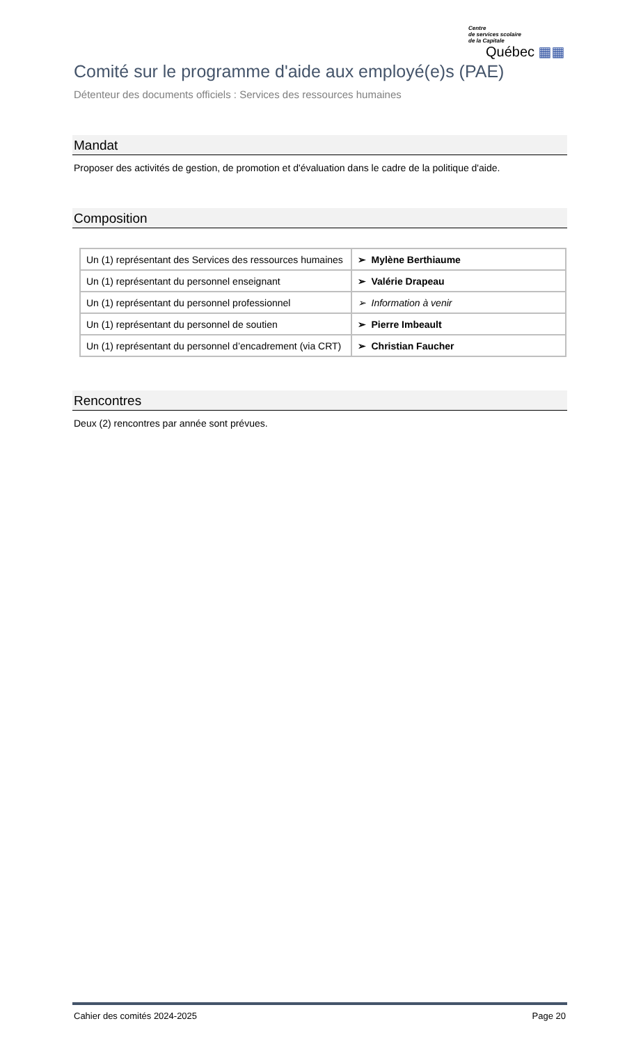Centre
de services scolaire
de la Capitale
Québec ▦▦
Comité sur le programme d'aide aux employé(e)s (PAE)
Détenteur des documents officiels : Services des ressources humaines
Mandat
Proposer des activités de gestion, de promotion et d'évaluation dans le cadre de la politique d'aide.
Composition
| Un (1) représentant des Services des ressources humaines | ➢ Mylène Berthiaume |
| Un (1) représentant du personnel enseignant | ➢ Valérie Drapeau |
| Un (1) représentant du personnel professionnel | ➢ Information à venir |
| Un (1) représentant du personnel de soutien | ➢ Pierre Imbeault |
| Un (1) représentant du personnel d’encadrement (via CRT) | ➢ Christian Faucher |
Rencontres
Deux (2) rencontres par année sont prévues.
Cahier des comités 2024-2025 Page 20